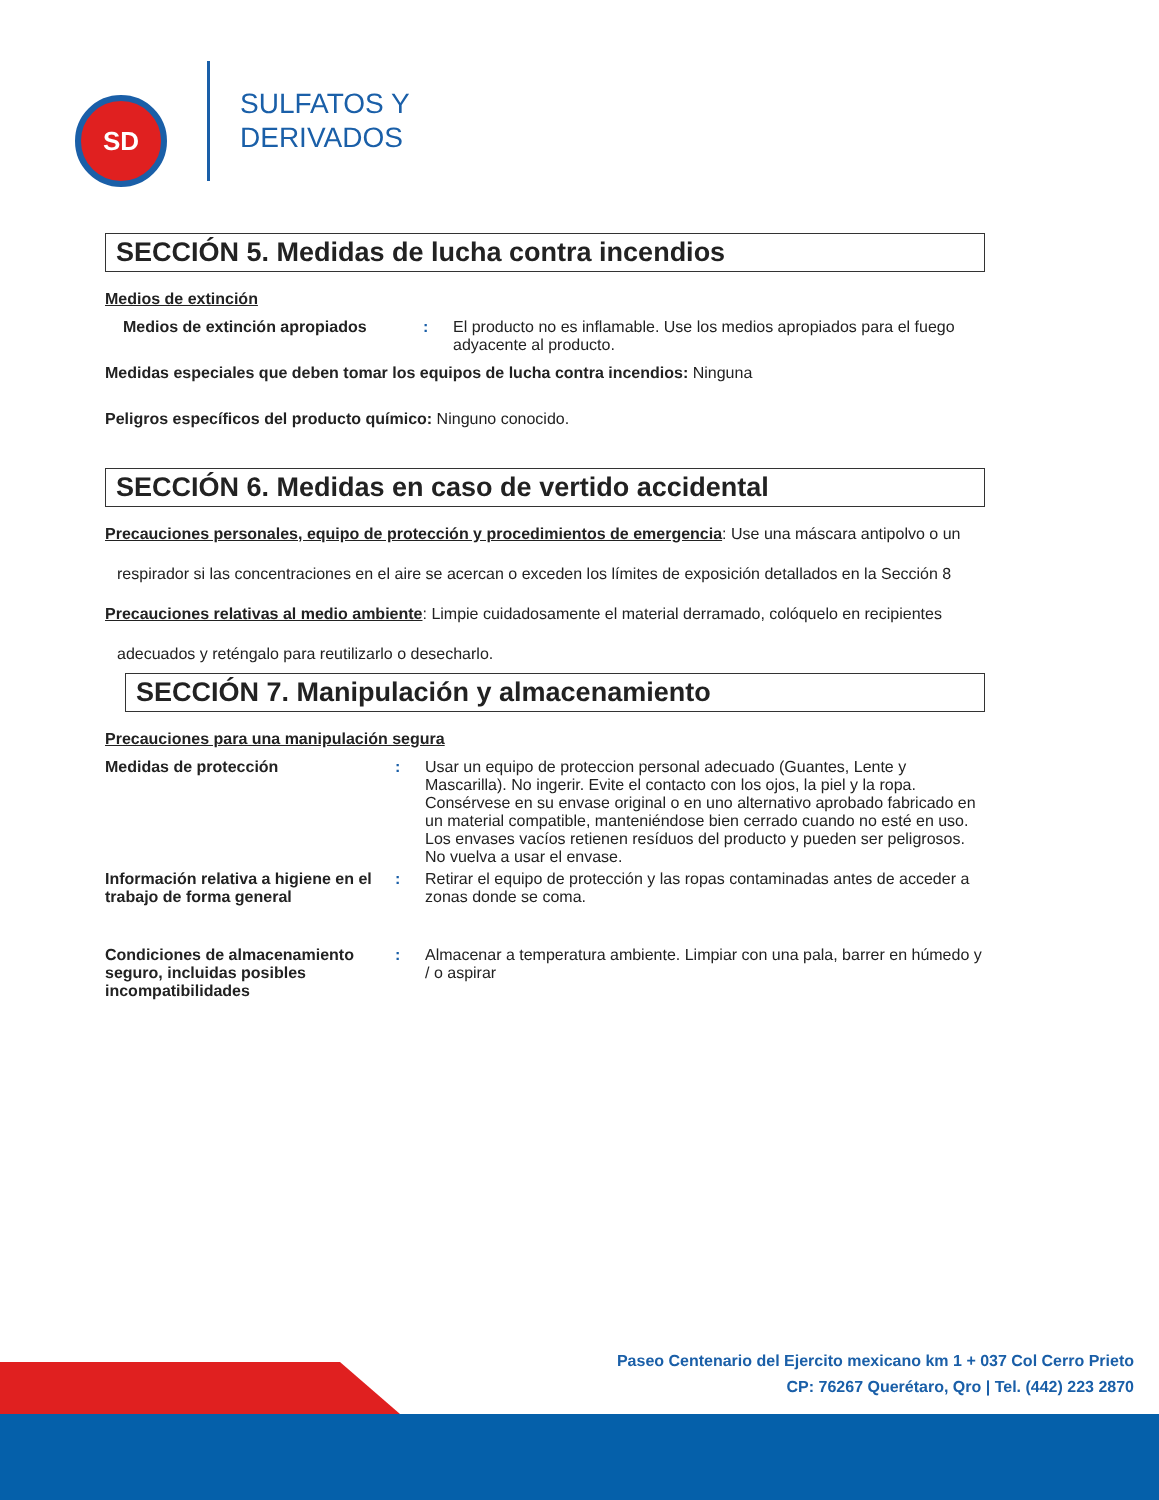SD
SULFATOS Y
DERIVADOS
SECCIÓN 5. Medidas de lucha contra incendios
Medios de extinción
Medios de extinción apropiados : El producto no es inflamable. Use los medios apropiados para el fuego adyacente al producto.
Medidas especiales que deben tomar los equipos de lucha contra incendios: Ninguna
Peligros específicos del producto químico: Ninguno conocido.
SECCIÓN 6. Medidas en caso de vertido accidental
Precauciones personales, equipo de protección y procedimientos de emergencia: Use una máscara antipolvo o un
respirador si las concentraciones en el aire se acercan o exceden los límites de exposición detallados en la Sección 8
Precauciones relativas al medio ambiente: Limpie cuidadosamente el material derramado, colóquelo en recipientes
adecuados y reténgalo para reutilizarlo o desecharlo.
SECCIÓN 7. Manipulación y almacenamiento
Precauciones para una manipulación segura
Medidas de protección : Usar un equipo de proteccion personal adecuado (Guantes, Lente y Mascarilla). No ingerir. Evite el contacto con los ojos, la piel y la ropa. Consérvese en su envase original o en uno alternativo aprobado fabricado en un material compatible, manteniéndose bien cerrado cuando no esté en uso. Los envases vacíos retienen resíduos del producto y pueden ser peligrosos. No vuelva a usar el envase.
Información relativa a higiene en el trabajo de forma general
: Retirar el equipo de protección y las ropas contaminadas antes de acceder a zonas donde se coma.
Condiciones de almacenamiento seguro, incluidas posibles incompatibilidades
: Almacenar a temperatura ambiente. Limpiar con una pala, barrer en húmedo y / o aspirar
Paseo Centenario del Ejercito mexicano km 1 + 037 Col Cerro Prieto
CP: 76267 Querétaro, Qro | Tel. (442) 223 2870